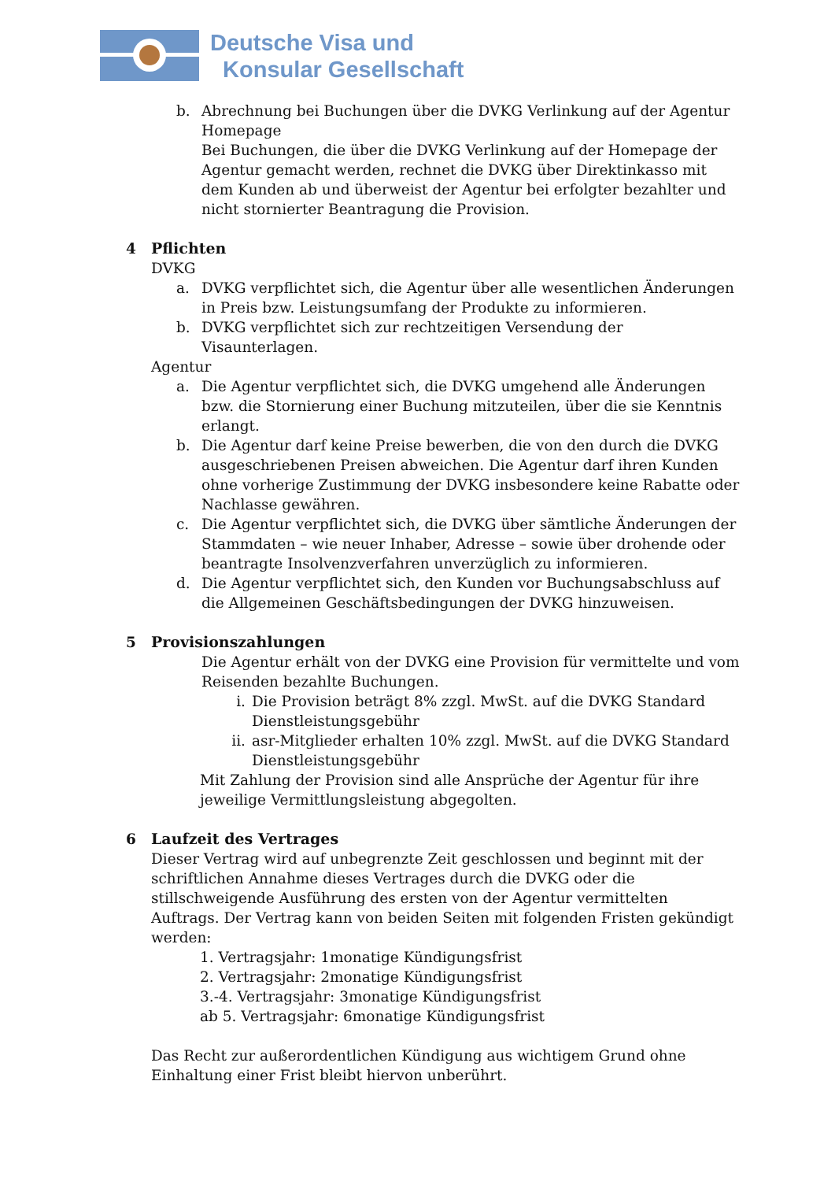Deutsche Visa und
Konsular Gesellschaft
b. Abrechnung bei Buchungen über die DVKG Verlinkung auf der Agentur Homepage
Bei Buchungen, die über die DVKG Verlinkung auf der Homepage der Agentur gemacht werden, rechnet die DVKG über Direktinkasso mit dem Kunden ab und überweist der Agentur bei erfolgter bezahlter und nicht stornierter Beantragung die Provision.
4 Pflichten
DVKG
a. DVKG verpflichtet sich, die Agentur über alle wesentlichen Änderungen in Preis bzw. Leistungsumfang der Produkte zu informieren.
b. DVKG verpflichtet sich zur rechtzeitigen Versendung der Visaunterlagen.
Agentur
a. Die Agentur verpflichtet sich, die DVKG umgehend alle Änderungen bzw. die Stornierung einer Buchung mitzuteilen, über die sie Kenntnis erlangt.
b. Die Agentur darf keine Preise bewerben, die von den durch die DVKG ausgeschriebenen Preisen abweichen. Die Agentur darf ihren Kunden ohne vorherige Zustimmung der DVKG insbesondere keine Rabatte oder Nachlasse gewähren.
c. Die Agentur verpflichtet sich, die DVKG über sämtliche Änderungen der Stammdaten – wie neuer Inhaber, Adresse – sowie über drohende oder beantragte Insolvenzverfahren unverzüglich zu informieren.
d. Die Agentur verpflichtet sich, den Kunden vor Buchungsabschluss auf die Allgemeinen Geschäftsbedingungen der DVKG hinzuweisen.
5 Provisionszahlungen
Die Agentur erhält von der DVKG eine Provision für vermittelte und vom Reisenden bezahlte Buchungen.
i. Die Provision beträgt 8% zzgl. MwSt. auf die DVKG Standard Dienstleistungsgebühr
ii.
asr-Mitglieder erhalten 10% zzgl. MwSt. auf die DVKG Standard Dienstleistungsgebühr
Mit Zahlung der Provision sind alle Ansprüche der Agentur für ihre jeweilige Vermittlungsleistung abgegolten.
6 Laufzeit des Vertrages
Dieser Vertrag wird auf unbegrenzte Zeit geschlossen und beginnt mit der schriftlichen Annahme dieses Vertrages durch die DVKG oder die stillschweigende Ausführung des ersten von der Agentur vermittelten Auftrags. Der Vertrag kann von beiden Seiten mit folgenden Fristen gekündigt werden:
1. Vertragsjahr: 1monatige Kündigungsfrist
2. Vertragsjahr: 2monatige Kündigungsfrist
3.-4. Vertragsjahr: 3monatige Kündigungsfrist
ab 5. Vertragsjahr: 6monatige Kündigungsfrist
Das Recht zur außerordentlichen Kündigung aus wichtigem Grund ohne Einhaltung einer Frist bleibt hiervon unberührt.